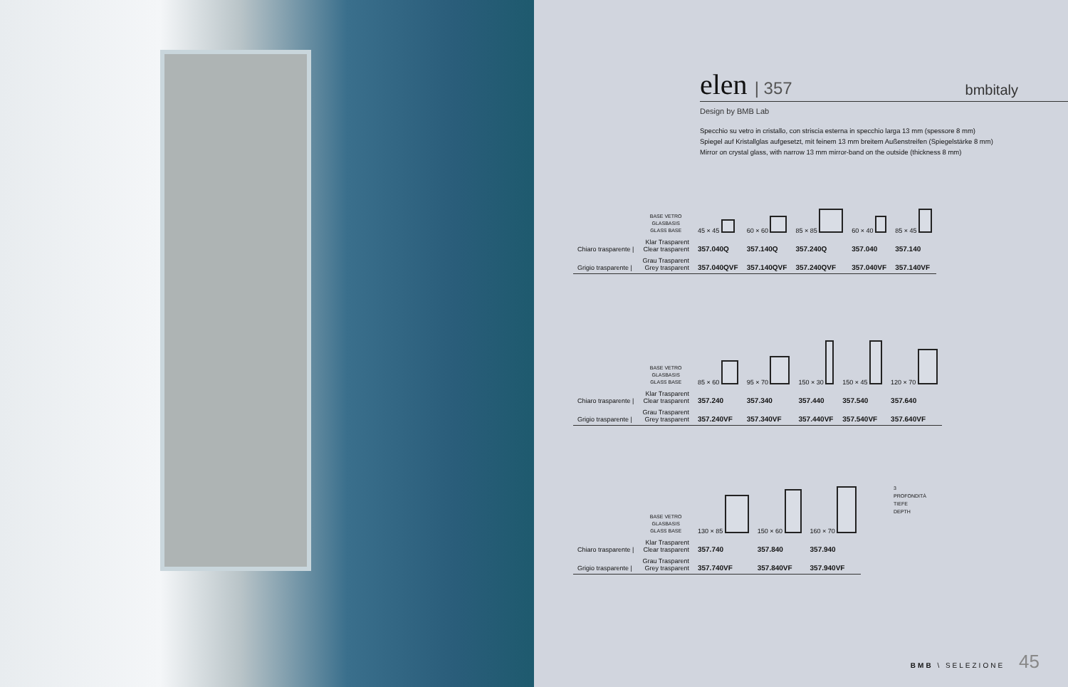elen | 357
bmbitaly
Design by BMB Lab
Specchio su vetro in cristallo, con striscia esterna in specchio larga 13 mm (spessore 8 mm)
Spiegel auf Kristallglas aufgesetzt, mit feinem 13 mm breitem Außenstreifen (Spiegelstärke 8 mm)
Mirror on crystal glass, with narrow 13 mm mirror-band on the outside (thickness 8 mm)
| | BASE VETRO GLASBASIS GLASS BASE | 45 × 45 | 60 × 60 | 85 × 85 | 60 × 40 | 85 × 45 |
| Chiaro trasparente / | Klar Trasparent Clear trasparent | 357.040Q | 357.140Q | 357.240Q | 357.040 | 357.140 |
| Grigio trasparente / | Grau Trasparent Grey trasparent | 357.040QVF | 357.140QVF | 357.240QVF | 357.040VF | 357.140VF |
| | BASE VETRO GLASBASIS GLASS BASE | 85 × 60 | 95 × 70 | 150 × 30 | 150 × 45 | 120 × 70 |
| Chiaro trasparente / | Klar Trasparent Clear trasparent | 357.240 | 357.340 | 357.440 | 357.540 | 357.640 |
| Grigio trasparente / | Grau Trasparent Grey trasparent | 357.240VF | 357.340VF | 357.440VF | 357.540VF | 357.640VF |
| | BASE VETRO GLASBASIS GLASS BASE | 130 × 85 | 150 × 60 | 160 × 70 |
| Chiaro trasparente / | Klar Trasparent Clear trasparent | 357.740 | 357.840 | 357.940 |
| Grigio trasparente / | Grau Trasparent Grey trasparent | 357.740VF | 357.840VF | 357.940VF |
3
PROFONDITÀ
TIEFE
DEPTH
BMB \ SELEZIONE 45